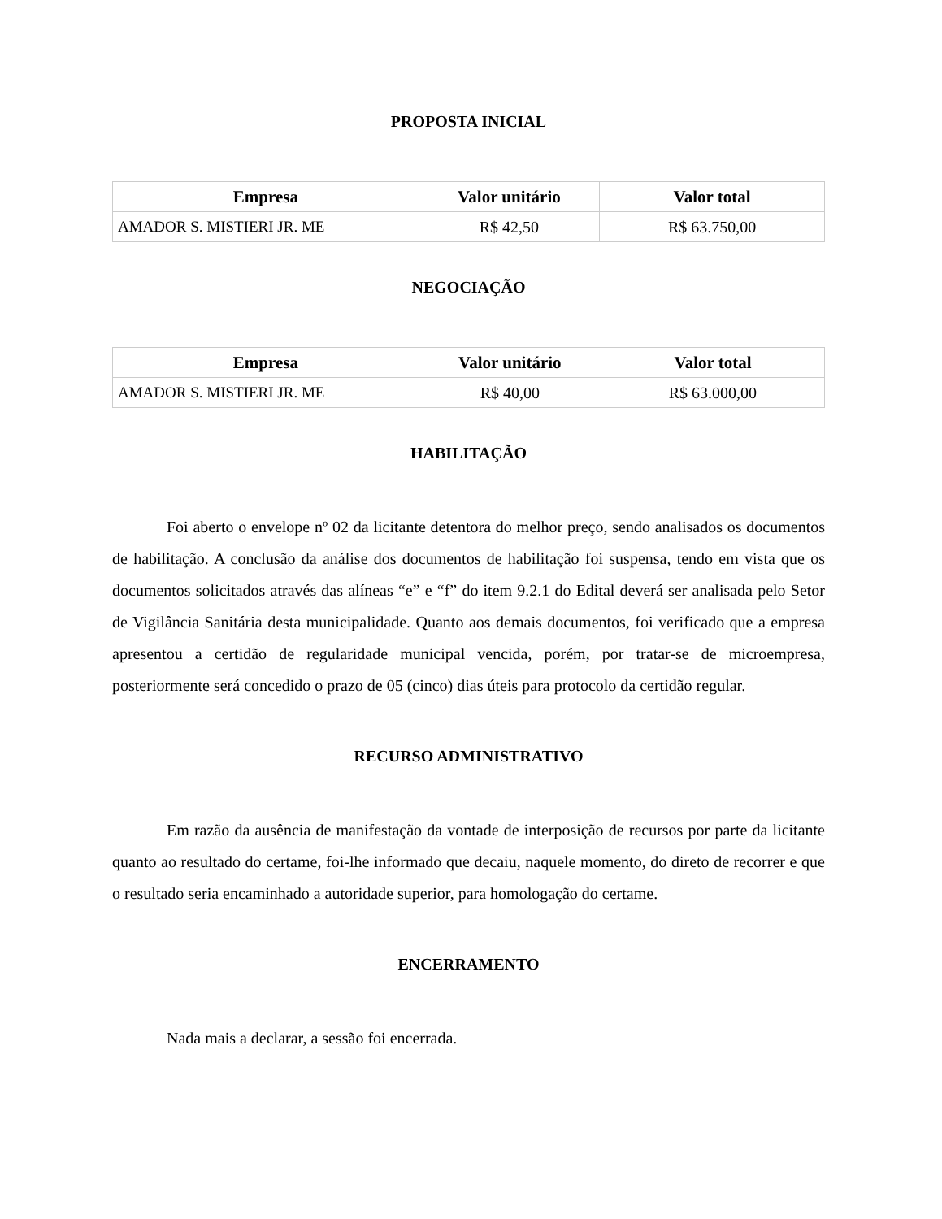PROPOSTA INICIAL
| Empresa | Valor unitário | Valor total |
| --- | --- | --- |
| AMADOR S. MISTIERI JR. ME | R$ 42,50 | R$ 63.750,00 |
NEGOCIAÇÃO
| Empresa | Valor unitário | Valor total |
| --- | --- | --- |
| AMADOR S. MISTIERI JR. ME | R$ 40,00 | R$ 63.000,00 |
HABILITAÇÃO
Foi aberto o envelope nº 02 da licitante detentora do melhor preço, sendo analisados os documentos de habilitação. A conclusão da análise dos documentos de habilitação foi suspensa, tendo em vista que os documentos solicitados através das alíneas “e” e “f” do item 9.2.1 do Edital deverá ser analisada pelo Setor de Vigilância Sanitária desta municipalidade. Quanto aos demais documentos, foi verificado que a empresa apresentou a certidão de regularidade municipal vencida, porém, por tratar-se de microempresa, posteriormente será concedido o prazo de 05 (cinco) dias úteis para protocolo da certidão regular.
RECURSO ADMINISTRATIVO
Em razão da ausência de manifestação da vontade de interposição de recursos por parte da licitante quanto ao resultado do certame, foi-lhe informado que decaiu, naquele momento, do direto de recorrer e que o resultado seria encaminhado a autoridade superior, para homologação do certame.
ENCERRAMENTO
Nada mais a declarar, a sessão foi encerrada.